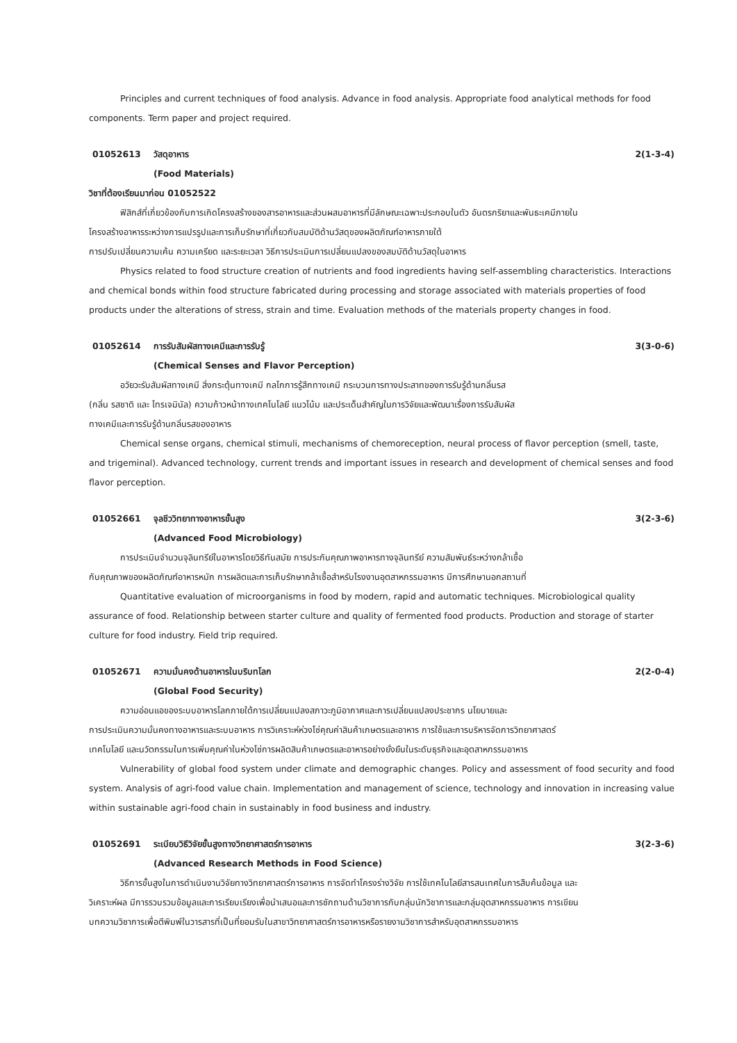Principles and current techniques of food analysis. Advance in food analysis. Appropriate food analytical methods for food components. Term paper and project required.
01052613 วัสดุอาหาร 2(1-3-4)
(Food Materials)
วิชาที่ต้องเรียนมาก่อน 01052522
ฟิสิกส์ที่เกี่ยวข้องกับการเกิดโครงสร้างของสารอาหารและส่วนผสมอาหารที่มีลักษณะเฉพาะประกอบในตัว อันตรกริยาและพันธะเคมีภายใน
โครงสร้างอาหารระหว่างการแปรรูปและการเก็บรักษาที่เกี่ยวกับสมบัติด้านวัสดุของผลิตภัณฑ์อาหารภายใต้
การปรับเปลี่ยนความเค้น ความเครียด และระยะเวลา วิธีการประเมินการเปลี่ยนแปลงของสมบัติด้านวัสดุในอาหาร
Physics related to food structure creation of nutrients and food ingredients having self-assembling characteristics. Interactions and chemical bonds within food structure fabricated during processing and storage associated with materials properties of food products under the alterations of stress, strain and time. Evaluation methods of the materials property changes in food.
01052614 การรับสัมผัสทางเคมีและการรับรู้ 3(3-0-6)
(Chemical Senses and Flavor Perception)
อวัยวะรับสัมผัสทางเคมี สิ่งกระตุ้นทางเคมี กลไกการรู้สึกทางเคมี กระบวนการทางประสาทของการรับรู้ด้านกลิ่นรส
(กลิ่น รสชาติ และ ไทรเจมินัล) ความก้าวหน้าทางเทคโนโลยี แนวโน้ม และประเด็นสำคัญในการวิจัยและพัฒนาเรื่องการรับสัมผัส
ทางเคมีและการรับรู้ด้านกลิ่นรสของอาหาร
Chemical sense organs, chemical stimuli, mechanisms of chemoreception, neural process of flavor perception (smell, taste, and trigeminal). Advanced technology, current trends and important issues in research and development of chemical senses and food flavor perception.
01052661 จุลชีววิทยาทางอาหารขั้นสูง 3(2-3-6)
(Advanced Food Microbiology)
การประเมินจำนวนจุลินทรีย์ในอาหารโดยวิธีทันสมัย การประกันคุณภาพอาหารทางจุลินทรีย์ ความสัมพันธ์ระหว่างกล้าเชื้อ
กับคุณภาพของผลิตภัณฑ์อาหารหมัก การผลิตและการเก็บรักษากล้าเชื้อสำหรับโรงงานอุตสาหกรรมอาหาร มีการศึกษานอกสถานที่
Quantitative evaluation of microorganisms in food by modern, rapid and automatic techniques. Microbiological quality assurance of food. Relationship between starter culture and quality of fermented food products. Production and storage of starter culture for food industry. Field trip required.
01052671 ความมั่นคงด้านอาหารในบริบทโลก 2(2-0-4)
(Global Food Security)
ความอ่อนแอของระบบอาหารโลกภายใต้การเปลี่ยนแปลงสภาวะภูมิอากาศและการเปลี่ยนแปลงประชากร นโยบายและ
การประเมินความมั่นคงทางอาหารและระบบอาหาร การวิเคราะห์ห่วงโซ่คุณค่าสินค้าเกษตรและอาหาร การใช้และการบริหารจัดการวิทยาศาสตร์
เทคโนโลยี และนวัตกรรมในการเพิ่มคุณค่าในห่วงโซ่การผลิตสินค้าเกษตรและอาหารอย่างยั่งยืนในระดับธุรกิจและอุตสาหกรรมอาหาร
Vulnerability of global food system under climate and demographic changes. Policy and assessment of food security and food system. Analysis of agri-food value chain. Implementation and management of science, technology and innovation in increasing value within sustainable agri-food chain in sustainably in food business and industry.
01052691 ระเบียบวิธีวิจัยขั้นสูงทางวิทยาศาสตร์การอาหาร 3(2-3-6)
(Advanced Research Methods in Food Science)
วิธีการขั้นสูงในการดำเนินงานวิจัยทางวิทยาศาสตร์การอาหาร การจัดทำโครงร่างวิจัย การใช้เทคโนโลยีสารสนเทศในการสืบค้นข้อมูล และ
วิเคราะห์ผล มีการรวบรวมข้อมูลและการเรียบเรียงเพื่อนำเสนอและการซักถามด้านวิชาการกับกลุ่มนักวิชาการและกลุ่มอุตสาหกรรมอาหาร การเขียน
บทความวิชาการเพื่อตีพิมพ์ในวารสารที่เป็นที่ยอมรับในสาขาวิทยาศาสตร์การอาหารหรือรายงานวิชาการสำหรับอุตสาหกรรมอาหาร